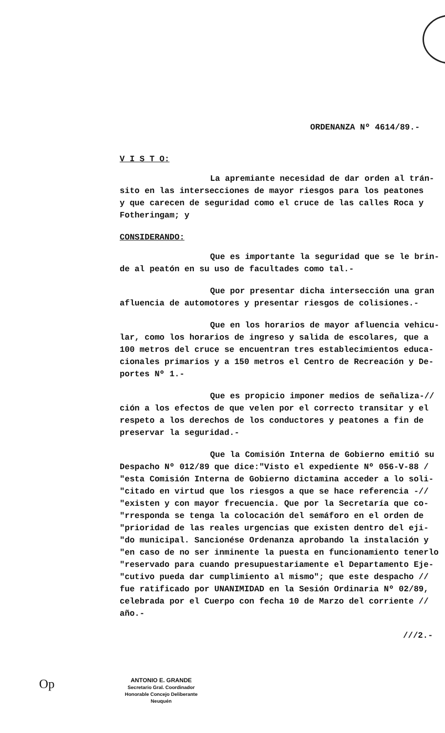ORDENANZA Nº 4614/89.-
V I S T O:
La apremiante necesidad de dar orden al trán-
sito en las intersecciones de mayor riesgos para los peatones
y que carecen de seguridad como el cruce de las calles Roca y
Fotheringam; y
CONSIDERANDO:
Que es importante la seguridad que se le brin-
de al peatón en su uso de facultades como tal.-
Que por presentar dicha intersección una gran
afluencia de automotores y presentar riesgos de colisiones.-
Que en los horarios de mayor afluencia vehicu-
lar, como los horarios de ingreso y salida de escolares, que a
100 metros del cruce se encuentran tres establecimientos educa-
cionales primarios y a 150 metros el Centro de Recreación y De-
portes Nº 1.-
Que es propicio imponer medios de señaliza-//
ción a los efectos de que velen por el correcto transitar y el
respeto a los derechos de los conductores y peatones a fin de
preservar la seguridad.-
Que la Comisión Interna de Gobierno emitió su
Despacho Nº 012/89 que dice:"Visto el expediente Nº 056-V-88 /
"esta Comisión Interna de Gobierno dictamina acceder a lo soli-
"citado en virtud que los riesgos a que se hace referencia -//
"existen y con mayor frecuencia. Que por la Secretaría que co-
"rresponda se tenga la colocación del semáforo en el orden de
"prioridad de las reales urgencias que existen dentro del eji-
"do municipal. Sancionése Ordenanza aprobando la instalación y
"en caso de no ser inminente la puesta en funcionamiento tenerlo
"reservado para cuando presupuestariamente el Departamento Eje-
"cutivo pueda dar cumplimiento al mismo"; que este despacho //
fue ratificado por UNANIMIDAD en la Sesión Ordinaria Nº 02/89,
celebrada por el Cuerpo con fecha 10 de Marzo del corriente //
año.-
///2.-
Op
ANTONIO E. GRANDE
Secretario Gral. Coordinador
Honorable Concejo Deliberante
Neuquén